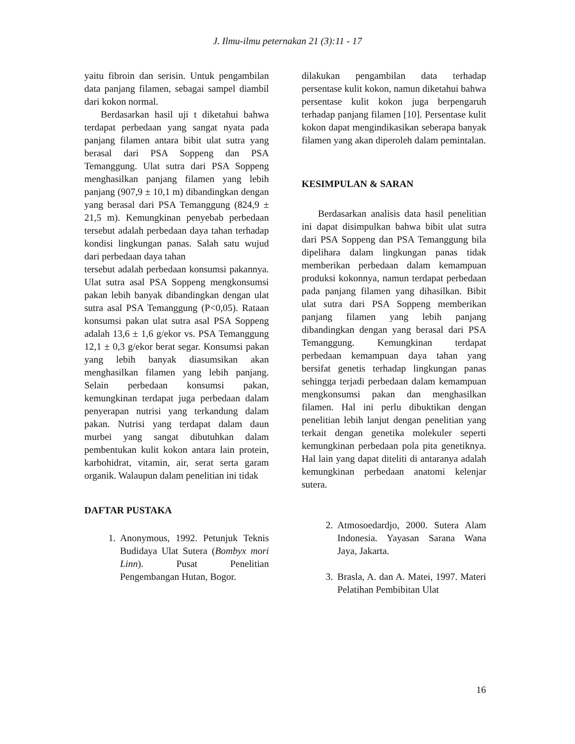J. Ilmu-ilmu peternakan 21 (3):11 - 17
yaitu fibroin dan serisin. Untuk pengambilan data panjang filamen, sebagai sampel diambil dari kokon normal.
Berdasarkan hasil uji t diketahui bahwa terdapat perbedaan yang sangat nyata pada panjang filamen antara bibit ulat sutra yang berasal dari PSA Soppeng dan PSA Temanggung. Ulat sutra dari PSA Soppeng menghasilkan panjang filamen yang lebih panjang (907,9 ± 10,1 m) dibandingkan dengan yang berasal dari PSA Temanggung (824,9 ± 21,5 m). Kemungkinan penyebab perbedaan tersebut adalah perbedaan daya tahan terhadap kondisi lingkungan panas. Salah satu wujud dari perbedaan daya tahan
tersebut adalah perbedaan konsumsi pakannya. Ulat sutra asal PSA Soppeng mengkonsumsi pakan lebih banyak dibandingkan dengan ulat sutra asal PSA Temanggung (P<0,05). Rataan konsumsi pakan ulat sutra asal PSA Soppeng adalah 13,6 ± 1,6 g/ekor vs. PSA Temanggung 12,1 ± 0,3 g/ekor berat segar. Konsumsi pakan yang lebih banyak diasumsikan akan menghasilkan filamen yang lebih panjang. Selain perbedaan konsumsi pakan, kemungkinan terdapat juga perbedaan dalam penyerapan nutrisi yang terkandung dalam pakan. Nutrisi yang terdapat dalam daun murbei yang sangat dibutuhkan dalam pembentukan kulit kokon antara lain protein, karbohidrat, vitamin, air, serat serta garam organik. Walaupun dalam penelitian ini tidak
dilakukan pengambilan data terhadap persentase kulit kokon, namun diketahui bahwa persentase kulit kokon juga berpengaruh terhadap panjang filamen [10]. Persentase kulit kokon dapat mengindikasikan seberapa banyak filamen yang akan diperoleh dalam pemintalan.
KESIMPULAN & SARAN
Berdasarkan analisis data hasil penelitian ini dapat disimpulkan bahwa bibit ulat sutra dari PSA Soppeng dan PSA Temanggung bila dipelihara dalam lingkungan panas tidak memberikan perbedaan dalam kemampuan produksi kokonnya, namun terdapat perbedaan pada panjang filamen yang dihasilkan. Bibit ulat sutra dari PSA Soppeng memberikan panjang filamen yang lebih panjang dibandingkan dengan yang berasal dari PSA Temanggung. Kemungkinan terdapat perbedaan kemampuan daya tahan yang bersifat genetis terhadap lingkungan panas sehingga terjadi perbedaan dalam kemampuan mengkonsumsi pakan dan menghasilkan filamen. Hal ini perlu dibuktikan dengan penelitian lebih lanjut dengan penelitian yang terkait dengan genetika molekuler seperti kemungkinan perbedaan pola pita genetiknya. Hal lain yang dapat diteliti di antaranya adalah kemungkinan perbedaan anatomi kelenjar sutera.
DAFTAR PUSTAKA
1. Anonymous, 1992. Petunjuk Teknis Budidaya Ulat Sutera (Bombyx mori Linn). Pusat Penelitian Pengembangan Hutan, Bogor.
2. Atmosoedardjo, 2000. Sutera Alam Indonesia. Yayasan Sarana Wana Jaya, Jakarta.
3. Brasla, A. dan A. Matei, 1997. Materi Pelatihan Pembibitan Ulat
16